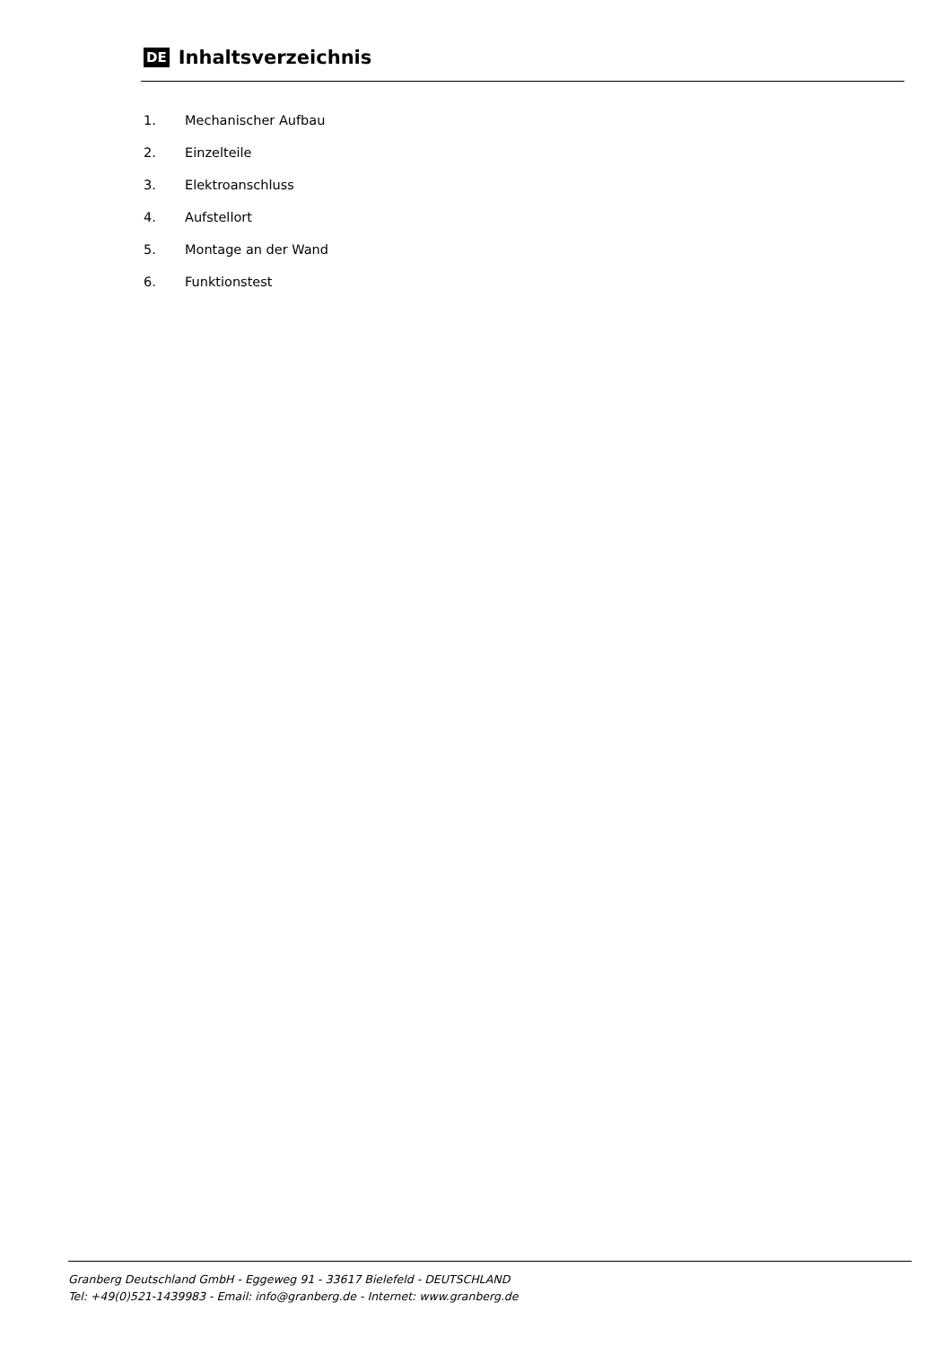DE
Inhaltsverzeichnis
1. Mechanischer Aufbau
2. Einzelteile
3. Elektroanschluss
4. Aufstellort
5. Montage an der Wand
6. Funktionstest
Granberg Deutschland GmbH - Eggeweg 91 - 33617 Bielefeld - DEUTSCHLAND
Tel: +49(0)521-1439983 - Email: info@granberg.de - Internet: www.granberg.de